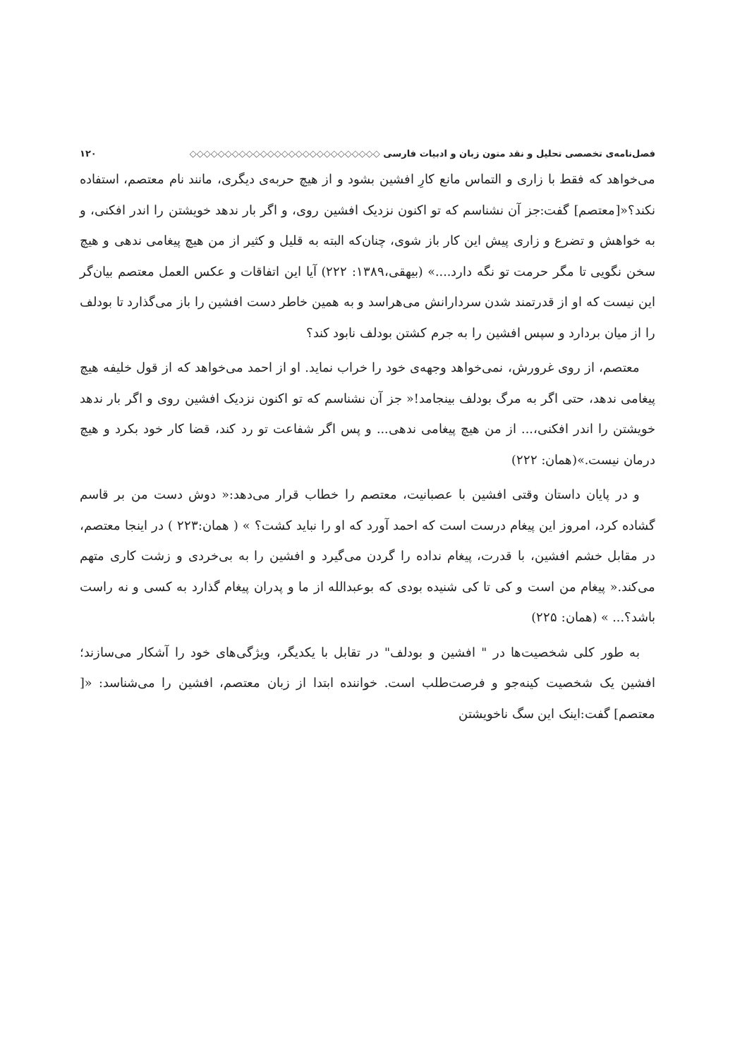فصل‌نامه‌ی تخصصی تحلیل و نقد متون زبان و ادبیات فارسی ◇◇◇◇◇◇◇◇◇◇◇◇◇◇◇◇◇◇◇◇◇◇◇◇◇◇◇ ۱۲۰
می‌خواهد که فقط با زاری و التماس مانع کارِ افشین بشود و از هیچ حربه‌ی دیگری، مانند نام معتصم، استفاده نکند؟«[معتصم] گفت:جز آن نشناسم که تو اکنون نزدیک افشین روی، و اگر بار ندهد خویشتن را اندر افکنی، و به خواهش و تضرع و زاری پیش این کار باز شوی، چنان‌که البته به قلیل و کثیر از من هیچ پیغامی ندهی و هیچ سخن نگویی تا مگر حرمت تو نگه دارد....» (بیهقی،۱۳۸۹: ۲۲۲) آیا این اتفاقات و عکس العمل معتصم بیان‌گر این نیست که او از قدرتمند شدن سردارانش می‌هراسد و به همین خاطر دست افشین را باز می‌گذارد تا بودلف را از میان بردارد و سپس افشین را به جرم کشتن بودلف نابود کند؟
معتصم، از روی غرورش، نمی‌خواهد وجهه‌ی خود را خراب نماید. او از احمد می‌خواهد که از قول خلیفه هیچ پیغامی ندهد، حتی اگر به مرگ بودلف بینجامد!« جز آن نشناسم که تو اکنون نزدیک افشین روی و اگر بار ندهد خویشتن را اندر افکنی،... از من هیچ پیغامی ندهی... و پس اگر شفاعت تو رد کند، قضا کار خود بکرد و هیچ درمان نیست.»(همان: ۲۲۲)
و در پایان داستان وقتی افشین با عصبانیت، معتصم را خطاب قرار می‌دهد:« دوش دست من بر قاسم گشاده کرد، امروز این پیغام درست است که احمد آورد که او را نباید کشت؟ » ( همان:۲۲۳ ) در اینجا معتصم، در مقابل خشم افشین، با قدرت، پیغام نداده را گردن می‌گیرد و افشین را به بی‌خردی و زشت کاری متهم می‌کند.« پیغام من است و کی تا کی شنیده بودی که بوعبدالله از ما و پدران پیغام گذارد به کسی و نه راست باشد؟... » (همان: ۲۲۵)
به طور کلی شخصیت‌ها در " افشین و بودلف" در تقابل با یکدیگر، ویژگی‌های خود را آشکار می‌سازند؛ افشین یک شخصیت کینه‌جو و فرصت‌طلب است. خواننده ابتدا از زبان معتصم، افشین را می‌شناسد: «[ معتصم] گفت:اینک این سگ ناخویشتن